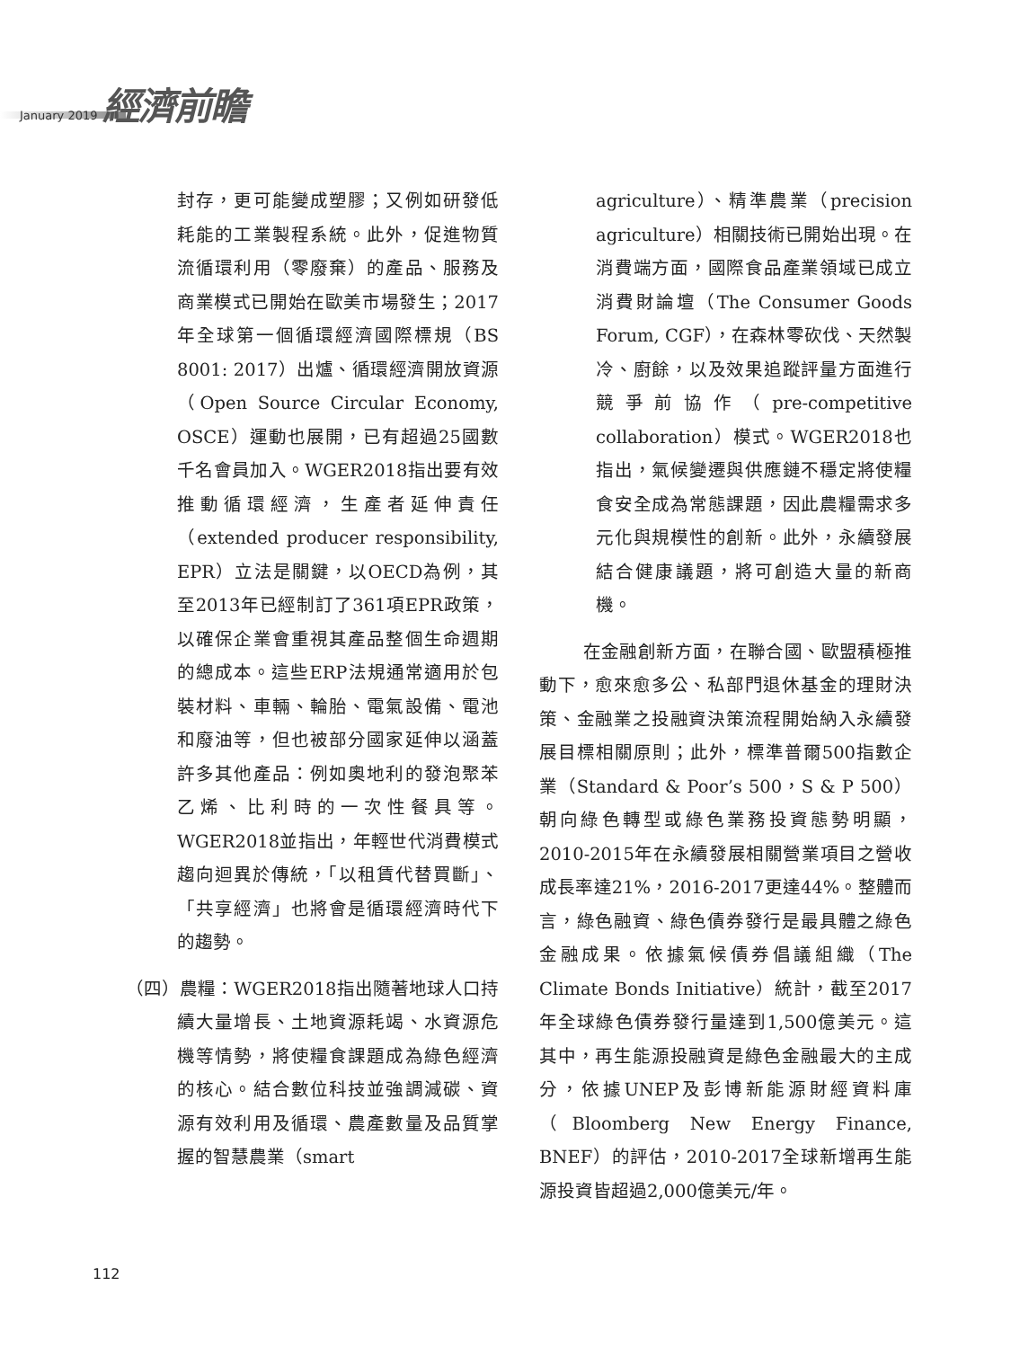January 2019 經濟前瞻
封存，更可能變成塑膠；又例如研發低耗能的工業製程系統。此外，促進物質流循環利用（零廢棄）的產品、服務及商業模式已開始在歐美市場發生；2017年全球第一個循環經濟國際標規（BS 8001: 2017）出爐、循環經濟開放資源（Open Source Circular Economy, OSCE）運動也展開，已有超過25國數千名會員加入。WGER2018指出要有效推動循環經濟，生產者延伸責任（extended producer responsibility, EPR）立法是關鍵，以OECD為例，其至2013年已經制訂了361項EPR政策，以確保企業會重視其產品整個生命週期的總成本。這些ERP法規通常適用於包裝材料、車輛、輪胎、電氣設備、電池和廢油等，但也被部分國家延伸以涵蓋許多其他產品：例如奧地利的發泡聚苯乙烯、比利時的一次性餐具等。WGER2018並指出，年輕世代消費模式趨向迴異於傳統，「以租賃代替買斷」、「共享經濟」也將會是循環經濟時代下的趨勢。
（四）農糧：WGER2018指出隨著地球人口持續大量增長、土地資源耗竭、水資源危機等情勢，將使糧食課題成為綠色經濟的核心。結合數位科技並強調減碳、資源有效利用及循環、農產數量及品質掌握的智慧農業（smart
agriculture）、精準農業（precision agriculture）相關技術已開始出現。在消費端方面，國際食品產業領域已成立消費財論壇（The Consumer Goods Forum, CGF），在森林零砍伐、天然製冷、廚餘，以及效果追蹤評量方面進行競爭前協作（pre-competitive collaboration）模式。WGER2018也指出，氣候變遷與供應鏈不穩定將使糧食安全成為常態課題，因此農糧需求多元化與規模性的創新。此外，永續發展結合健康議題，將可創造大量的新商機。
在金融創新方面，在聯合國、歐盟積極推動下，愈來愈多公、私部門退休基金的理財決策、金融業之投融資決策流程開始納入永續發展目標相關原則；此外，標準普爾500指數企業（Standard & Poor’s 500，S & P 500）朝向綠色轉型或綠色業務投資態勢明顯，2010-2015年在永續發展相關營業項目之營收成長率達21%，2016-2017更達44%。整體而言，綠色融資、綠色債券發行是最具體之綠色金融成果。依據氣候債券倡議組織（The Climate Bonds Initiative）統計，截至2017年全球綠色債券發行量達到1,500億美元。這其中，再生能源投融資是綠色金融最大的主成分，依據UNEP及彭博新能源財經資料庫（Bloomberg New Energy Finance, BNEF）的評估，2010-2017全球新增再生能源投資皆超過2,000億美元/年。
112